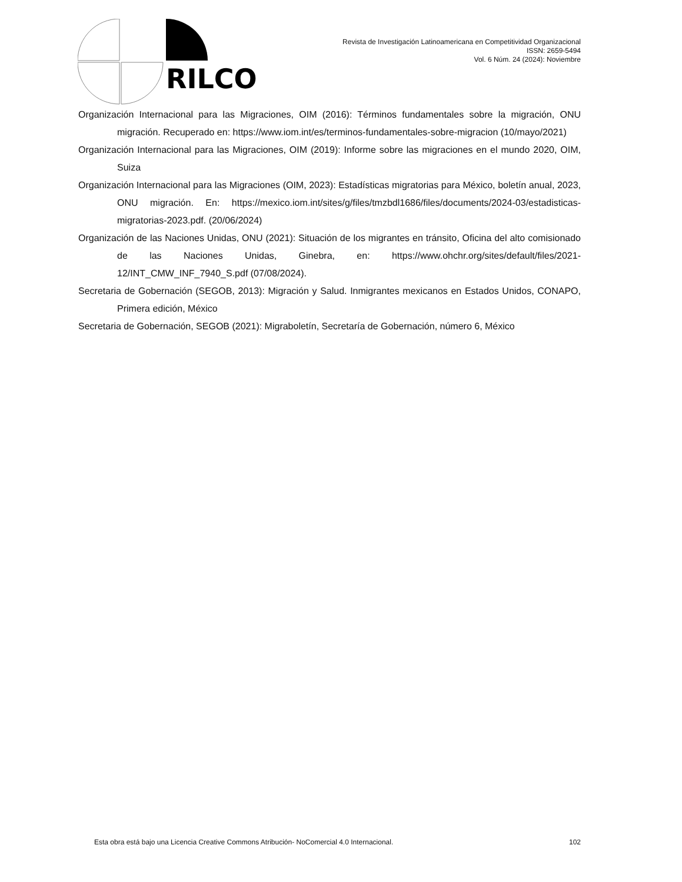RILCO
Revista de Investigación Latinoamericana en Competitividad Organizacional
ISSN: 2659-5494
Vol. 6 Núm. 24 (2024): Noviembre
Organización Internacional para las Migraciones, OIM (2016): Términos fundamentales sobre la migración, ONU migración. Recuperado en: https://www.iom.int/es/terminos-fundamentales-sobre-migracion (10/mayo/2021)
Organización Internacional para las Migraciones, OIM (2019): Informe sobre las migraciones en el mundo 2020, OIM, Suiza
Organización Internacional para las Migraciones (OIM, 2023): Estadísticas migratorias para México, boletín anual, 2023, ONU migración. En: https://mexico.iom.int/sites/g/files/tmzbdl1686/files/documents/2024-03/estadisticas-migratorias-2023.pdf. (20/06/2024)
Organización de las Naciones Unidas, ONU (2021): Situación de los migrantes en tránsito, Oficina del alto comisionado de las Naciones Unidas, Ginebra, en: https://www.ohchr.org/sites/default/files/2021-12/INT_CMW_INF_7940_S.pdf (07/08/2024).
Secretaria de Gobernación (SEGOB, 2013): Migración y Salud. Inmigrantes mexicanos en Estados Unidos, CONAPO, Primera edición, México
Secretaria de Gobernación, SEGOB (2021): Migraboletín, Secretaría de Gobernación, número 6, México
Esta obra está bajo una Licencia Creative Commons Atribución- NoComercial 4.0 Internacional. 102